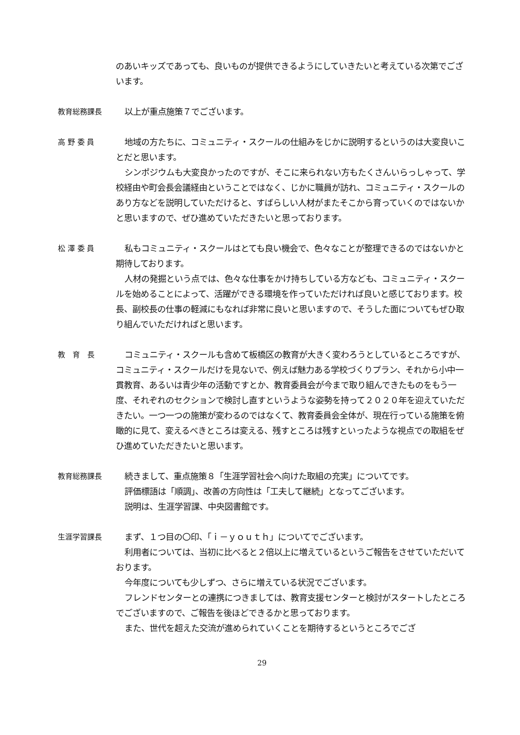のあいキッズであっても、良いものが提供できるようにしていきたいと考えている次第でございます。
教育総務課長
以上が重点施策７でございます。
高 野 委 員
地域の方たちに、コミュニティ・スクールの仕組みをじかに説明するというのは大変良いことだと思います。
シンポジウムも大変良かったのですが、そこに来られない方もたくさんいらっしゃって、学校経由や町会長会議経由ということではなく、じかに職員が訪れ、コミュニティ・スクールのあり方などを説明していただけると、すばらしい人材がまたそこから育っていくのではないかと思いますので、ぜひ進めていただきたいと思っております。
松 澤 委 員
私もコミュニティ・スクールはとても良い機会で、色々なことが整理できるのではないかと期待しております。
人材の発掘という点では、色々な仕事をかけ持ちしている方なども、コミュニティ・スクールを始めることによって、活躍ができる環境を作っていただければ良いと感じております。校長、副校長の仕事の軽減にもなれば非常に良いと思いますので、そうした面についてもぜひ取り組んでいただければと思います。
教　育　長
コミュニティ・スクールも含めて板橋区の教育が大きく変わろうとしているところですが、コミュニティ・スクールだけを見ないで、例えば魅力ある学校づくりプラン、それから小中一貫教育、あるいは青少年の活動ですとか、教育委員会が今まで取り組んできたものをもう一度、それぞれのセクションで検討し直すというような姿勢を持って２０２０年を迎えていただきたい。一つ一つの施策が変わるのではなくて、教育委員会全体が、現在行っている施策を俯瞰的に見て、変えるべきところは変える、残すところは残すといったような視点での取組をぜひ進めていただきたいと思います。
教育総務課長
続きまして、重点施策８「生涯学習社会へ向けた取組の充実」についてです。
評価標語は「順調」、改善の方向性は「工夫して継続」となってございます。
説明は、生涯学習課、中央図書館です。
生涯学習課長
まず、１つ目の〇印、「ｉ－ｙｏｕｔｈ」についてでございます。
利用者については、当初に比べると２倍以上に増えているというご報告をさせていただいております。
今年度についても少しずつ、さらに増えている状況でございます。
フレンドセンターとの連携につきましては、教育支援センターと検討がスタートしたところでございますので、ご報告を後ほどできるかと思っております。
また、世代を超えた交流が進められていくことを期待するというところでござ
29